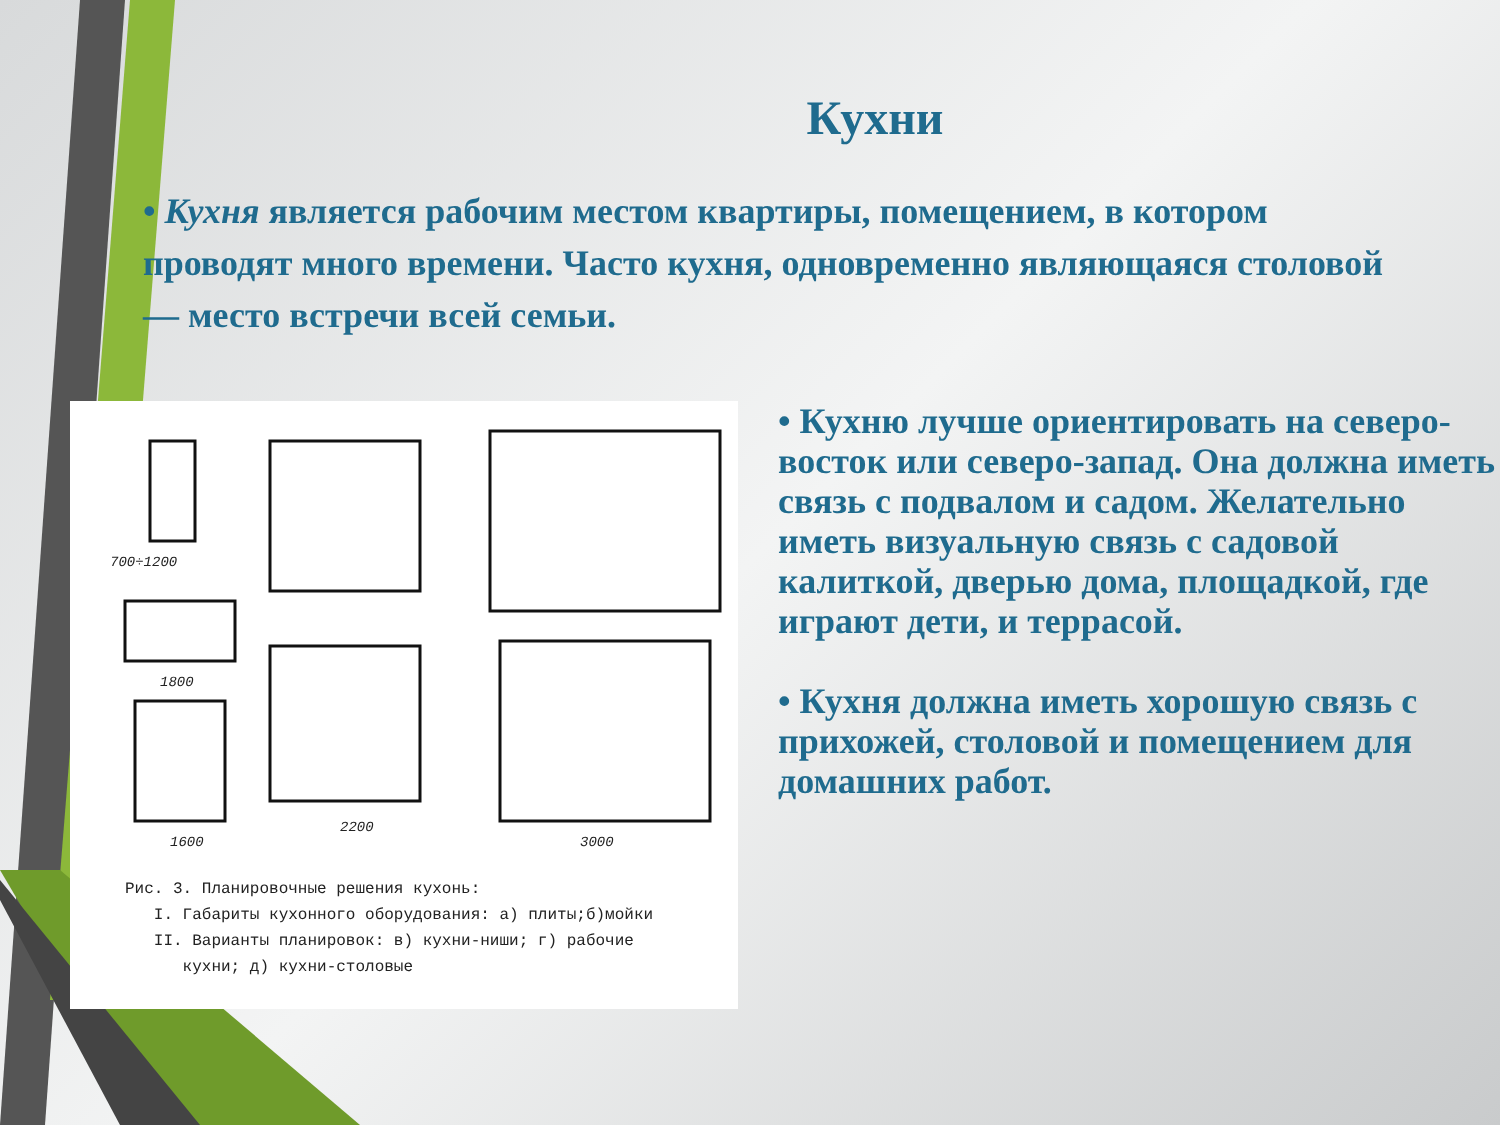Кухни
• Кухня является рабочим местом квартиры, помещением, в котором проводят много времени. Часто кухня, одновременно являющаяся столовой — место встречи всей семьи.
700÷1200
1800
1600
2200
3000
Рис. 3. Планировочные решения кухонь:
I. Габариты кухонного оборудования: а) плиты;б)мойки
II. Варианты планировок: в) кухни-ниши; г) рабочие
кухни; д) кухни-столовые
• Кухню лучше ориентировать на северо-восток или северо-запад. Она должна иметь связь с подвалом и садом. Желательно иметь визуальную связь с садовой калиткой, дверью дома, площадкой, где играют дети, и террасой.
• Кухня должна иметь хорошую связь с прихожей, столовой и помещением для домашних работ.